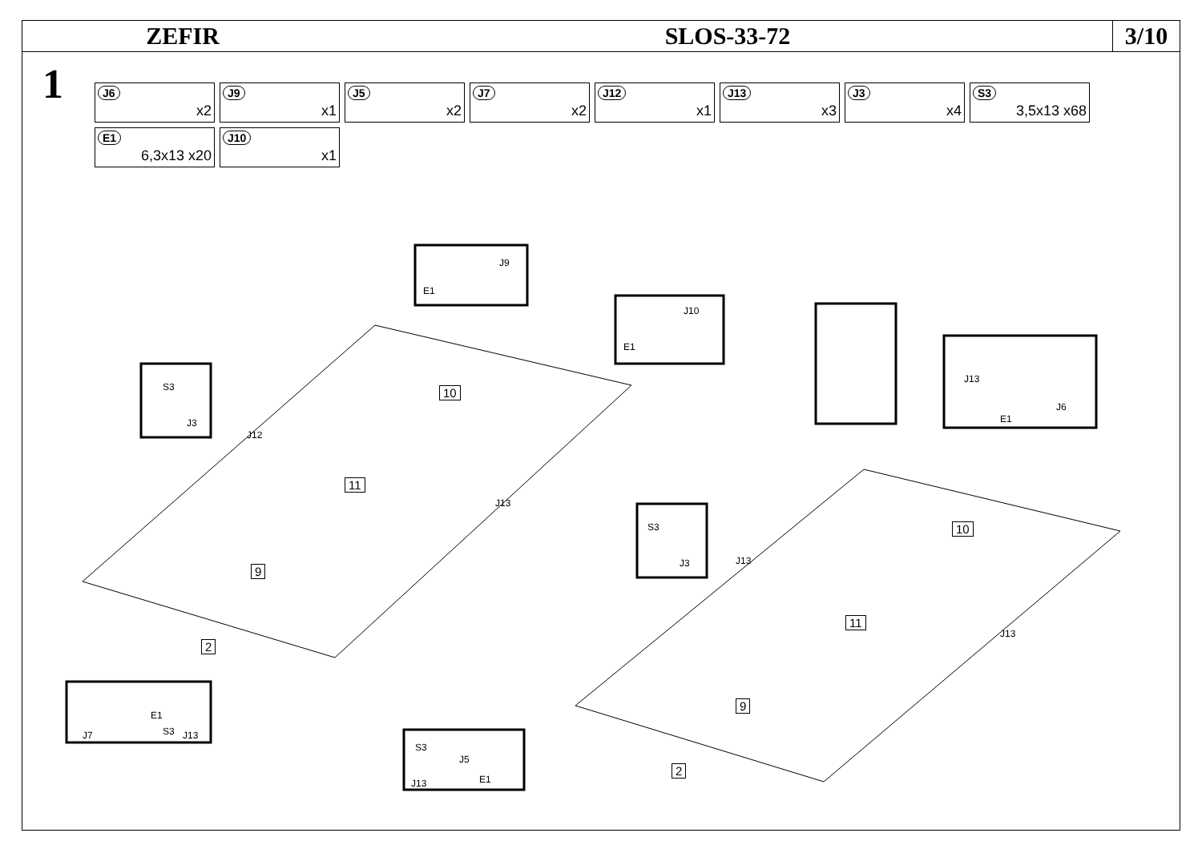ZEFIR SLOS-33-72
3/10
1
J6 x2
J9 x1
J5 x2
J7 x2
J12 x1
J13 x3
J3 x4
S3 3,5x13 x68
E1 6,3x13 x20
J10 x1
10
11
9
2
10
11
9
2
J9
E1
J10
E1
J6
E1
J13
S3
J3
S3
J3
J12
J13
J13
J13
E1
S3 J7 J13
S3
J5
E1 J13